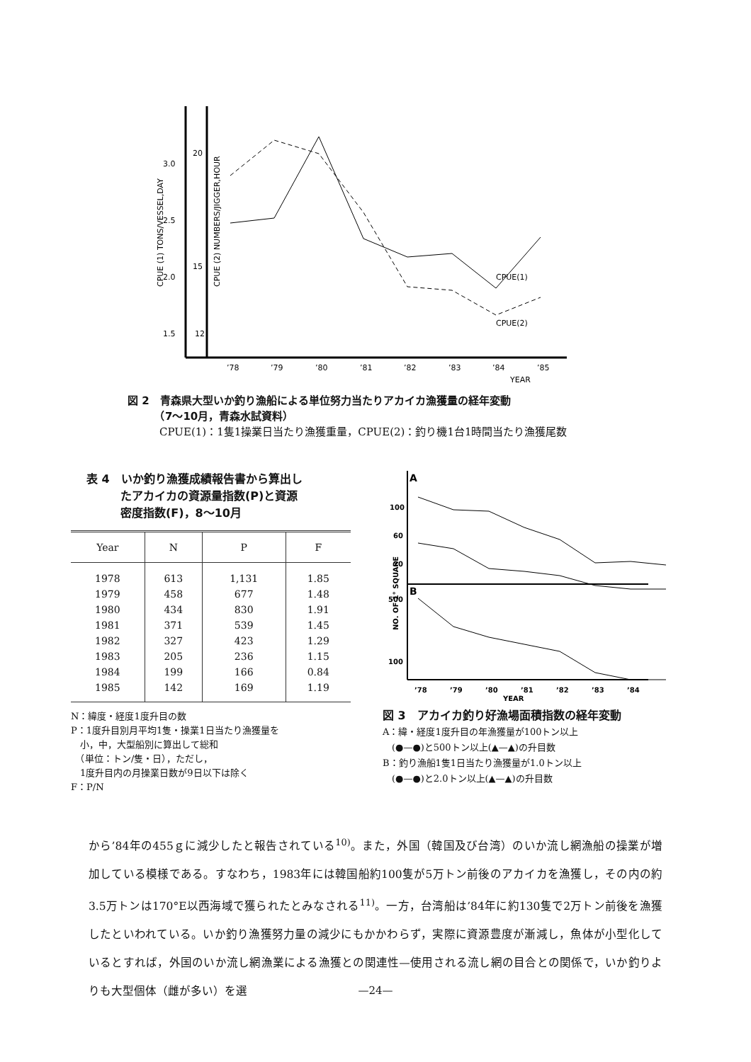3.0
2.5
2.0
1.5
20
15
12
CPUE (1) TONS/VESSEL,DAY
CPUE (2) NUMBERS/JIGGER,HOUR
CPUE(1)
CPUE(2)
’78
’79
’80
’81
’82
’83
’84
’85
YEAR
図 2　青森県大型いか釣り漁船による単位努力当たりアカイカ漁獲量の経年変動
　　　（7～10月，青森水試資料）
　　　CPUE(1)：1隻1操業日当たり漁獲重量，CPUE(2)：釣り機1台1時間当たり漁獲尾数
表 4　いか釣り漁獲成績報告書から算出し
　　　たアカイカの資源量指数(P)と資源
　　　密度指数(F)，8～10月
| Year | N | P | F |
| --- | --- | --- | --- |
| 1978 | 613 | 1,131 | 1.85 |
| 1979 | 458 | 677 | 1.48 |
| 1980 | 434 | 830 | 1.91 |
| 1981 | 371 | 539 | 1.45 |
| 1982 | 327 | 423 | 1.29 |
| 1983 | 205 | 236 | 1.15 |
| 1984 | 199 | 166 | 0.84 |
| 1985 | 142 | 169 | 1.19 |
N：緯度・経度1度升目の数
P：1度升目別月平均1隻・操業1日当たり漁獲量を
　小，中，大型船別に算出して総和
　（単位：トン/隻・日），ただし，
　1度升目内の月操業日数が9日以下は除く
F：P/N
A
B
100
60
20
500
100
NO. OF 1° SQUARE
’78
’79
’80
’81
’82
’83
’84
YEAR
図 3　アカイカ釣り好漁場面積指数の経年変動
A：緯・経度1度升目の年漁獲量が100トン以上
　(●—●)と500トン以上(▲—▲)の升目数
B：釣り漁船1隻1日当たり漁獲量が1.0トン以上
　(●—●)と2.0トン以上(▲—▲)の升目数
から’84年の455ｇに減少したと報告されている<sup>10)</sup>。また，外国（韓国及び台湾）のいか流し網漁船の操業が増加している模様である。すなわち，1983年には韓国船約100隻が5万トン前後のアカイカを漁獲し，その内の約3.5万トンは170°E以西海域で獲られたとみなされる<sup>11)</sup>。一方，台湾船は’84年に約130隻で2万トン前後を漁獲したといわれている。いか釣り漁獲努力量の減少にもかかわらず，実際に資源豊度が漸減し，魚体が小型化しているとすれば，外国のいか流し網漁業による漁獲との関連性—使用される流し網の目合との関係で，いか釣りよりも大型個体（雌が多い）を選
—24—